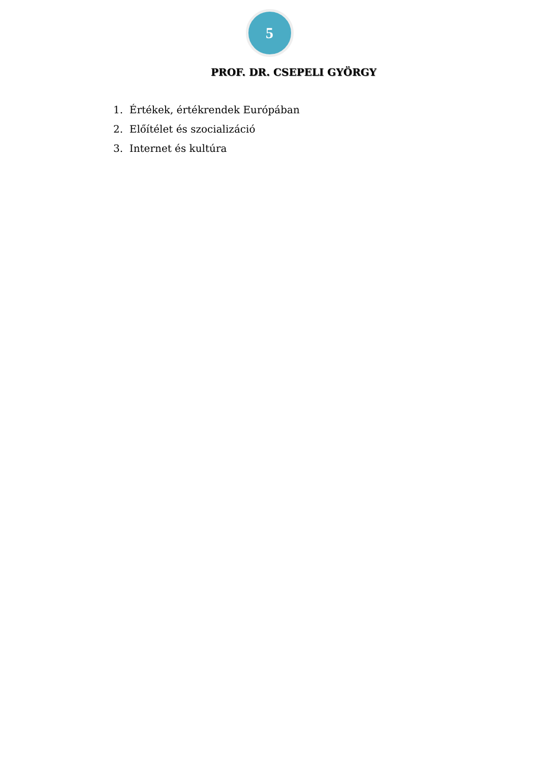5
PROF. DR. CSEPELI GYÖRGY
1. Értékek, értékrendek Európában
2. Előítélet és szocializáció
3. Internet és kultúra